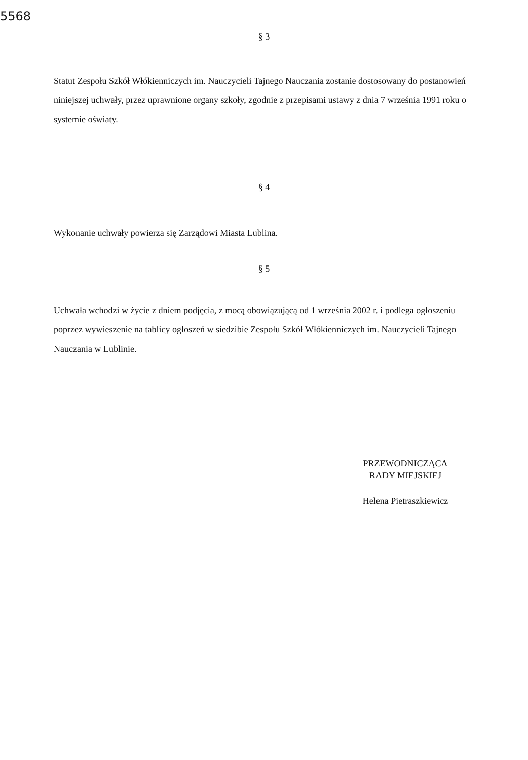5568
§ 3
Statut Zespołu Szkół Włókienniczych im. Nauczycieli Tajnego Nauczania zostanie dostosowany do postanowień niniejszej uchwały, przez uprawnione organy szkoły, zgodnie z przepisami ustawy z dnia 7 września 1991 roku o systemie oświaty.
§ 4
Wykonanie uchwały powierza się Zarządowi Miasta Lublina.
§ 5
Uchwała wchodzi w życie z dniem podjęcia, z mocą obowiązującą od 1 września 2002 r. i podlega ogłoszeniu poprzez wywieszenie na tablicy ogłoszeń w siedzibie Zespołu Szkół Włókienniczych im. Nauczycieli Tajnego Nauczania w Lublinie.
PRZEWODNICZĄCA
RADY MIEJSKIEJ
Helena Pietraszkiewicz